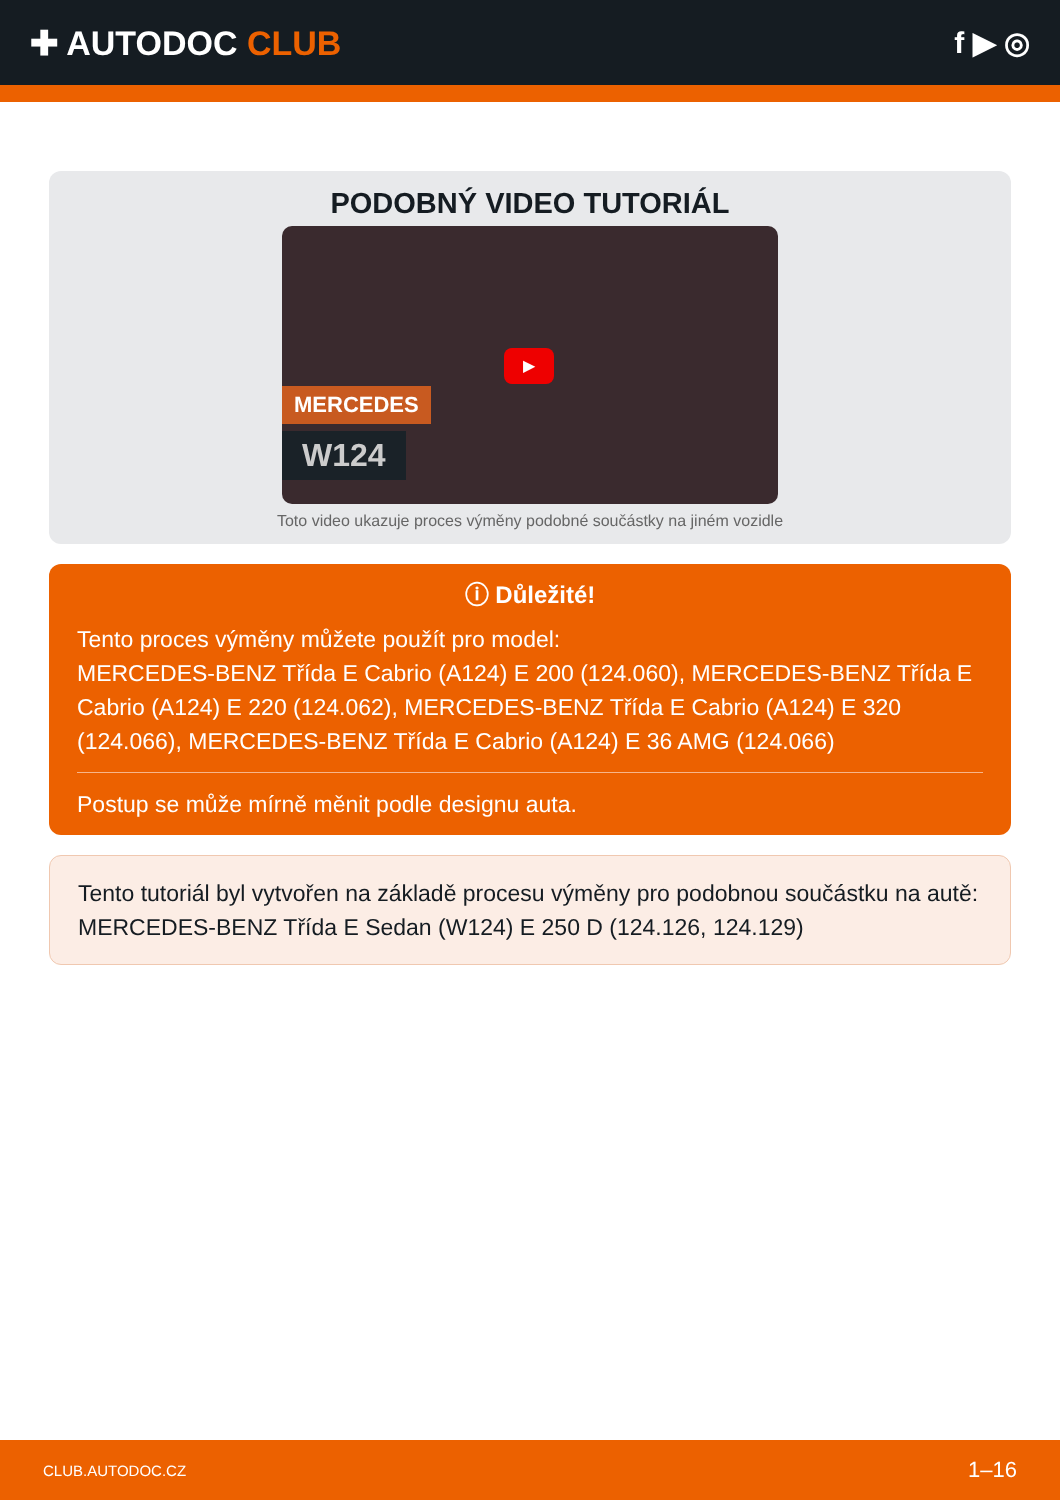✚ AUTODOC CLUB f ▶ ◎
PODOBNÝ VIDEO TUTORIÁL
▶
MERCEDES
W124
Toto video ukazuje proces výměny podobné součástky na jiném vozidle
ⓘ Důležité!
Tento proces výměny můžete použít pro model:
MERCEDES-BENZ Třída E Cabrio (A124) E 200 (124.060), MERCEDES-BENZ Třída E Cabrio (A124) E 220 (124.062), MERCEDES-BENZ Třída E Cabrio (A124) E 320 (124.066), MERCEDES-BENZ Třída E Cabrio (A124) E 36 AMG (124.066)
Postup se může mírně měnit podle designu auta.
Tento tutoriál byl vytvořen na základě procesu výměny pro podobnou součástku na autě: MERCEDES-BENZ Třída E Sedan (W124) E 250 D (124.126, 124.129)
CLUB.AUTODOC.CZ 1–16